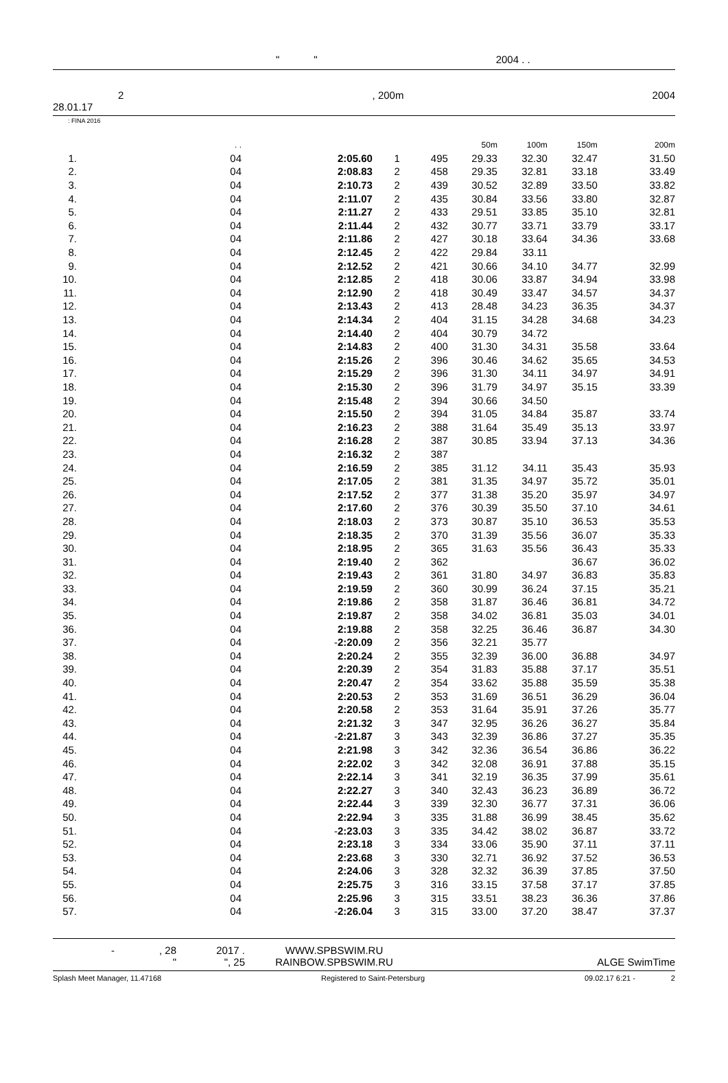" " 2004 . .
2, 200m 2004
28.01.17
: FINA 2016
| | . . | | | | | 50m | 100m | 150m | 200m |
| --- | --- | --- | --- | --- | --- | --- | --- | --- | --- |
| 1. | 04 | | 2:05.60 | 1 | 495 | 29.33 | 32.30 | 32.47 | 31.50 |
| 2. | 04 | | 2:08.83 | 2 | 458 | 29.35 | 32.81 | 33.18 | 33.49 |
| 3. | 04 | | 2:10.73 | 2 | 439 | 30.52 | 32.89 | 33.50 | 33.82 |
| 4. | 04 | | 2:11.07 | 2 | 435 | 30.84 | 33.56 | 33.80 | 32.87 |
| 5. | 04 | | 2:11.27 | 2 | 433 | 29.51 | 33.85 | 35.10 | 32.81 |
| 6. | 04 | | 2:11.44 | 2 | 432 | 30.77 | 33.71 | 33.79 | 33.17 |
| 7. | 04 | | 2:11.86 | 2 | 427 | 30.18 | 33.64 | 34.36 | 33.68 |
| 8. | 04 | | 2:12.45 | 2 | 422 | 29.84 | 33.11 | | |
| 9. | 04 | | 2:12.52 | 2 | 421 | 30.66 | 34.10 | 34.77 | 32.99 |
| 10. | 04 | | 2:12.85 | 2 | 418 | 30.06 | 33.87 | 34.94 | 33.98 |
| 11. | 04 | | 2:12.90 | 2 | 418 | 30.49 | 33.47 | 34.57 | 34.37 |
| 12. | 04 | | 2:13.43 | 2 | 413 | 28.48 | 34.23 | 36.35 | 34.37 |
| 13. | 04 | | 2:14.34 | 2 | 404 | 31.15 | 34.28 | 34.68 | 34.23 |
| 14. | 04 | | 2:14.40 | 2 | 404 | 30.79 | 34.72 | | |
| 15. | 04 | | 2:14.83 | 2 | 400 | 31.30 | 34.31 | 35.58 | 33.64 |
| 16. | 04 | | 2:15.26 | 2 | 396 | 30.46 | 34.62 | 35.65 | 34.53 |
| 17. | 04 | | 2:15.29 | 2 | 396 | 31.30 | 34.11 | 34.97 | 34.91 |
| 18. | 04 | | 2:15.30 | 2 | 396 | 31.79 | 34.97 | 35.15 | 33.39 |
| 19. | 04 | | 2:15.48 | 2 | 394 | 30.66 | 34.50 | | |
| 20. | 04 | | 2:15.50 | 2 | 394 | 31.05 | 34.84 | 35.87 | 33.74 |
| 21. | 04 | | 2:16.23 | 2 | 388 | 31.64 | 35.49 | 35.13 | 33.97 |
| 22. | 04 | | 2:16.28 | 2 | 387 | 30.85 | 33.94 | 37.13 | 34.36 |
| 23. | 04 | | 2:16.32 | 2 | 387 | | | | |
| 24. | 04 | | 2:16.59 | 2 | 385 | 31.12 | 34.11 | 35.43 | 35.93 |
| 25. | 04 | | 2:17.05 | 2 | 381 | 31.35 | 34.97 | 35.72 | 35.01 |
| 26. | 04 | | 2:17.52 | 2 | 377 | 31.38 | 35.20 | 35.97 | 34.97 |
| 27. | 04 | | 2:17.60 | 2 | 376 | 30.39 | 35.50 | 37.10 | 34.61 |
| 28. | 04 | | 2:18.03 | 2 | 373 | 30.87 | 35.10 | 36.53 | 35.53 |
| 29. | 04 | | 2:18.35 | 2 | 370 | 31.39 | 35.56 | 36.07 | 35.33 |
| 30. | 04 | | 2:18.95 | 2 | 365 | 31.63 | 35.56 | 36.43 | 35.33 |
| 31. | 04 | | 2:19.40 | 2 | 362 | | | 36.67 | 36.02 |
| 32. | 04 | | 2:19.43 | 2 | 361 | 31.80 | 34.97 | 36.83 | 35.83 |
| 33. | 04 | | 2:19.59 | 2 | 360 | 30.99 | 36.24 | 37.15 | 35.21 |
| 34. | 04 | | 2:19.86 | 2 | 358 | 31.87 | 36.46 | 36.81 | 34.72 |
| 35. | 04 | | 2:19.87 | 2 | 358 | 34.02 | 36.81 | 35.03 | 34.01 |
| 36. | 04 | | 2:19.88 | 2 | 358 | 32.25 | 36.46 | 36.87 | 34.30 |
| 37. | 04 | - | 2:20.09 | 2 | 356 | 32.21 | 35.77 | | |
| 38. | 04 | | 2:20.24 | 2 | 355 | 32.39 | 36.00 | 36.88 | 34.97 |
| 39. | 04 | | 2:20.39 | 2 | 354 | 31.83 | 35.88 | 37.17 | 35.51 |
| 40. | 04 | | 2:20.47 | 2 | 354 | 33.62 | 35.88 | 35.59 | 35.38 |
| 41. | 04 | | 2:20.53 | 2 | 353 | 31.69 | 36.51 | 36.29 | 36.04 |
| 42. | 04 | | 2:20.58 | 2 | 353 | 31.64 | 35.91 | 37.26 | 35.77 |
| 43. | 04 | | 2:21.32 | 3 | 347 | 32.95 | 36.26 | 36.27 | 35.84 |
| 44. | 04 | - | 2:21.87 | 3 | 343 | 32.39 | 36.86 | 37.27 | 35.35 |
| 45. | 04 | | 2:21.98 | 3 | 342 | 32.36 | 36.54 | 36.86 | 36.22 |
| 46. | 04 | | 2:22.02 | 3 | 342 | 32.08 | 36.91 | 37.88 | 35.15 |
| 47. | 04 | | 2:22.14 | 3 | 341 | 32.19 | 36.35 | 37.99 | 35.61 |
| 48. | 04 | | 2:22.27 | 3 | 340 | 32.43 | 36.23 | 36.89 | 36.72 |
| 49. | 04 | | 2:22.44 | 3 | 339 | 32.30 | 36.77 | 37.31 | 36.06 |
| 50. | 04 | | 2:22.94 | 3 | 335 | 31.88 | 36.99 | 38.45 | 35.62 |
| 51. | 04 | - | 2:23.03 | 3 | 335 | 34.42 | 38.02 | 36.87 | 33.72 |
| 52. | 04 | | 2:23.18 | 3 | 334 | 33.06 | 35.90 | 37.11 | 37.11 |
| 53. | 04 | | 2:23.68 | 3 | 330 | 32.71 | 36.92 | 37.52 | 36.53 |
| 54. | 04 | | 2:24.06 | 3 | 328 | 32.32 | 36.39 | 37.85 | 37.50 |
| 55. | 04 | | 2:25.75 | 3 | 316 | 33.15 | 37.58 | 37.17 | 37.85 |
| 56. | 04 | | 2:25.96 | 3 | 315 | 33.51 | 38.23 | 36.36 | 37.86 |
| 57. | 04 | - | 2:26.04 | 3 | 315 | 33.00 | 37.20 | 38.47 | 37.37 |
-, 28
" 2017 .
", 25 WWW.SPBSWIM.RU
RAINBOW.SPBSWIM.RU ALGE SwimTime
Splash Meet Manager, 11.47168 Registered to Saint-Petersburg 09.02.17 6:21 - 2